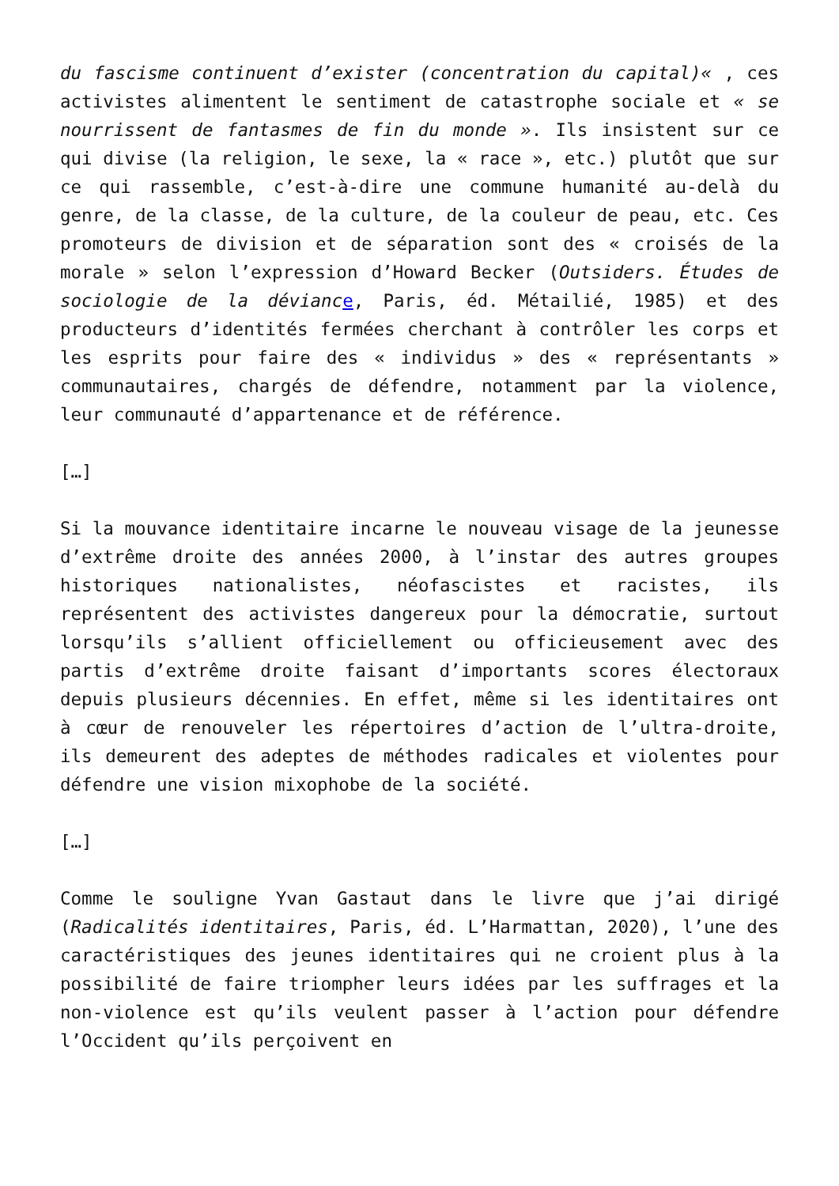du fascisme continuent d’exister (concentration du capital)« , ces activistes alimentent le sentiment de catastrophe sociale et « se nourrissent de fantasmes de fin du monde ». Ils insistent sur ce qui divise (la religion, le sexe, la « race », etc.) plutôt que sur ce qui rassemble, c’est-à-dire une commune humanité au-delà du genre, de la classe, de la culture, de la couleur de peau, etc. Ces promoteurs de division et de séparation sont des « croisés de la morale » selon l’expression d’Howard Becker (Outsiders. Études de sociologie de la dévianc e, Paris, éd. Métailié, 1985) et des producteurs d’identités fermées cherchant à contrôler les corps et les esprits pour faire des « individus » des « représentants » communautaires, chargés de défendre, notamment par la violence, leur communauté d’appartenance et de référence.
[…]
Si la mouvance identitaire incarne le nouveau visage de la jeunesse d’extrême droite des années 2000, à l’instar des autres groupes historiques nationalistes, néofascistes et racistes, ils représentent des activistes dangereux pour la démocratie, surtout lorsqu’ils s’allient officiellement ou officieusement avec des partis d’extrême droite faisant d’importants scores électoraux depuis plusieurs décennies. En effet, même si les identitaires ont à cœur de renouveler les répertoires d’action de l’ultra-droite, ils demeurent des adeptes de méthodes radicales et violentes pour défendre une vision mixophobe de la société.
[…]
Comme le souligne Yvan Gastaut dans le livre que j’ai dirigé (Radicalités identitaires, Paris, éd. L’Harmattan, 2020), l’une des caractéristiques des jeunes identitaires qui ne croient plus à la possibilité de faire triompher leurs idées par les suffrages et la non-violence est qu’ils veulent passer à l’action pour défendre l’Occident qu’ils perçoivent en